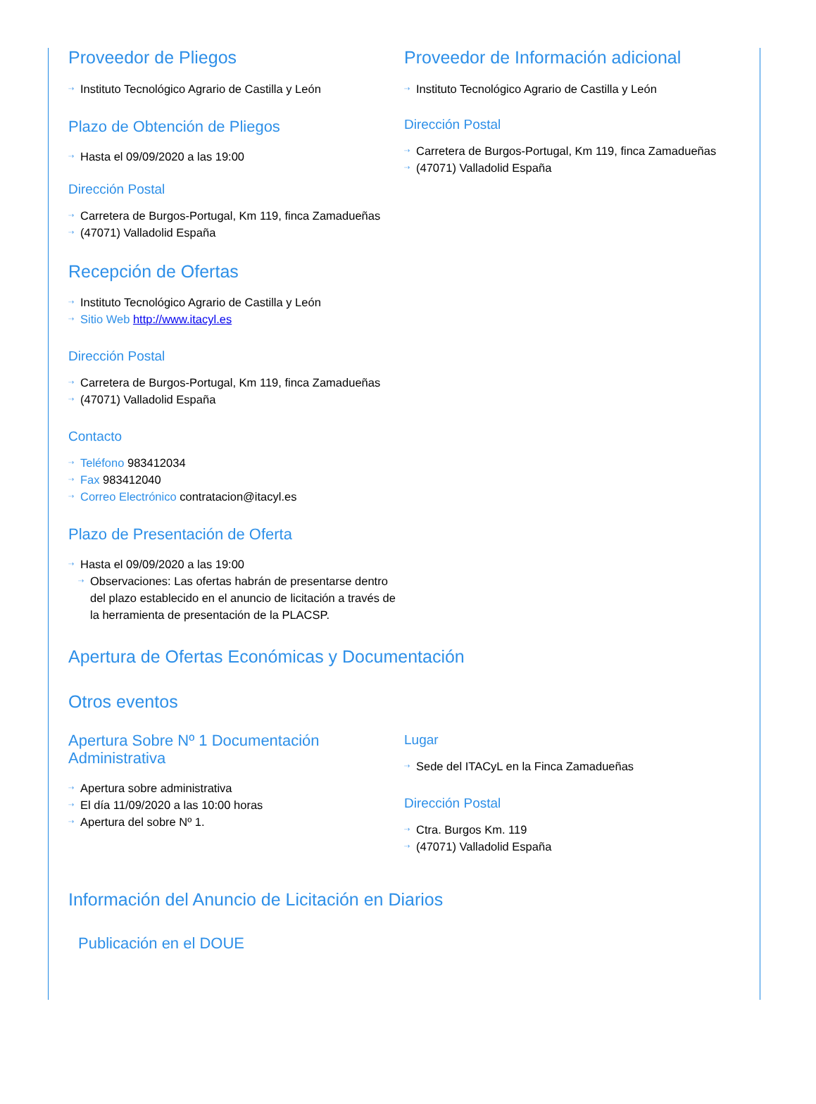Proveedor de Pliegos
⇢ Instituto Tecnológico Agrario de Castilla y León
Plazo de Obtención de Pliegos
⇢ Hasta el 09/09/2020 a las 19:00
Dirección Postal
⇢ Carretera de Burgos-Portugal, Km 119, finca Zamadueñas
⇢ (47071) Valladolid España
Recepción de Ofertas
⇢ Instituto Tecnológico Agrario de Castilla y León
⇢ Sitio Web http://www.itacyl.es
Dirección Postal
⇢ Carretera de Burgos-Portugal, Km 119, finca Zamadueñas
⇢ (47071) Valladolid España
Contacto
⇢ Teléfono 983412034
⇢ Fax 983412040
⇢ Correo Electrónico contratacion@itacyl.es
Plazo de Presentación de Oferta
⇢ Hasta el 09/09/2020 a las 19:00
⇢ Observaciones: Las ofertas habrán de presentarse dentro del plazo establecido en el anuncio de licitación a través de la herramienta de presentación de la PLACSP.
Proveedor de Información adicional
⇢ Instituto Tecnológico Agrario de Castilla y León
Dirección Postal
⇢ Carretera de Burgos-Portugal, Km 119, finca Zamadueñas
⇢ (47071) Valladolid España
Apertura de Ofertas Económicas y Documentación
Otros eventos
Apertura Sobre Nº 1 Documentación Administrativa
⇢ Apertura sobre administrativa
⇢ El día 11/09/2020 a las 10:00 horas
⇢ Apertura del sobre Nº 1.
Lugar
⇢ Sede del ITACyL en la Finca Zamadueñas
Dirección Postal
⇢ Ctra. Burgos Km. 119
⇢ (47071) Valladolid España
Información del Anuncio de Licitación en Diarios
Publicación en el DOUE